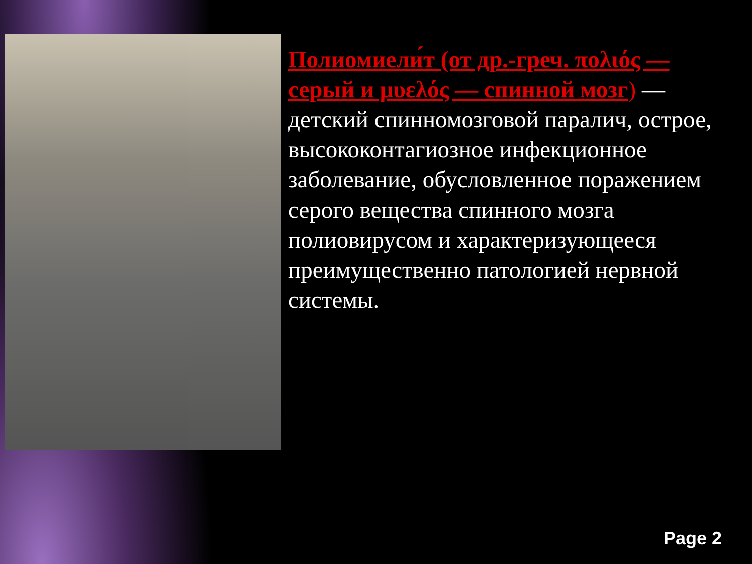Полиомиели́т (от др.-греч. πολιός — серый и μυελός — спинной мозг) — детский спинномозговой паралич, острое, высококонтагиозное инфекционное заболевание, обусловленное поражением серого вещества спинного мозга полиовирусом и характеризующееся преимущественно патологией нервной системы.
Page 2